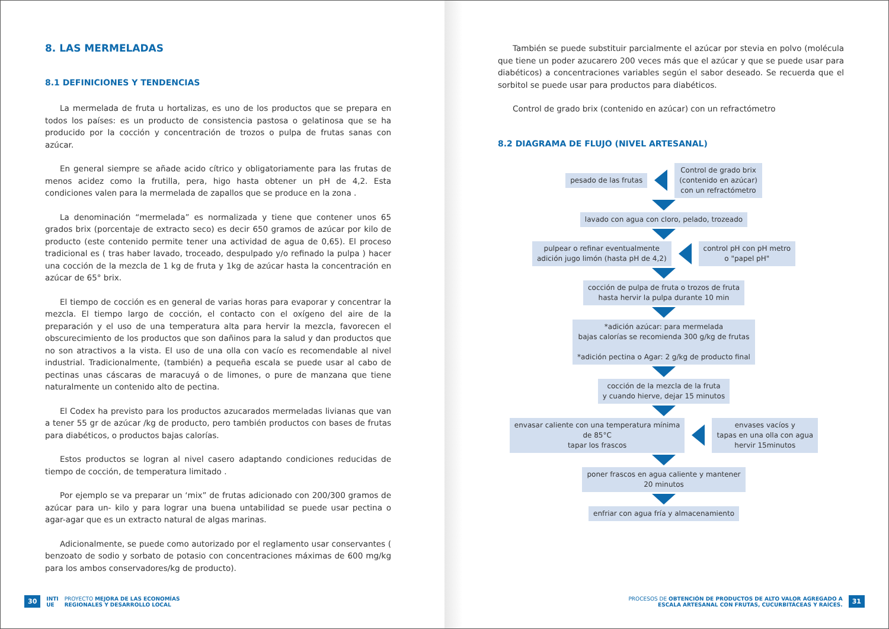8. LAS MERMELADAS
8.1 DEFINICIONES Y TENDENCIAS
La mermelada de fruta u hortalizas, es uno de los productos que se prepara en todos los países: es un producto de consistencia pastosa o gelatinosa que se ha producido por la cocción y concentración de trozos o pulpa de frutas sanas con azúcar.
En general siempre se añade acido cítrico y obligatoriamente para las frutas de menos acidez como la frutilla, pera, higo hasta obtener un pH de 4,2. Esta condiciones valen para la mermelada de zapallos que se produce en la zona .
La denominación “mermelada” es normalizada y tiene que contener unos 65 grados brix (porcentaje de extracto seco) es decir 650 gramos de azúcar por kilo de producto (este contenido permite tener una actividad de agua de 0,65). El proceso tradicional es ( tras haber lavado, troceado, despulpado y/o refinado la pulpa ) hacer una cocción de la mezcla de 1 kg de fruta y 1kg de azúcar hasta la concentración en azúcar de 65° brix.
El tiempo de cocción es en general de varias horas para evaporar y concentrar la mezcla. El tiempo largo de cocción, el contacto con el oxígeno del aire de la preparación y el uso de una temperatura alta para hervir la mezcla, favorecen el obscurecimiento de los productos que son dañinos para la salud y dan productos que no son atractivos a la vista. El uso de una olla con vacío es recomendable al nivel industrial. Tradicionalmente, (también) a pequeña escala se puede usar al cabo de pectinas unas cáscaras de maracuyá o de limones, o pure de manzana que tiene naturalmente un contenido alto de pectina.
El Codex ha previsto para los productos azucarados mermeladas livianas que van a tener 55 gr de azúcar /kg de producto, pero también productos con bases de frutas para diabéticos, o productos bajas calorías.
Estos productos se logran al nivel casero adaptando condiciones reducidas de tiempo de cocción, de temperatura limitado .
Por ejemplo se va preparar un ‘mix” de frutas adicionado con 200/300 gramos de azúcar para un- kilo y para lograr una buena untabilidad se puede usar pectina o agar-agar que es un extracto natural de algas marinas.
Adicionalmente, se puede como autorizado por el reglamento usar conservantes ( benzoato de sodio y sorbato de potasio con concentraciones máximas de 600 mg/kg para los ambos conservadores/kg de producto).
30 INTI
UE PROYECTO MEJORA DE LAS ECONOMÍAS
REGIONALES Y DESARROLLO LOCAL
También se puede substituir parcialmente el azúcar por stevia en polvo (molécula que tiene un poder azucarero 200 veces más que el azúcar y que se puede usar para diabéticos) a concentraciones variables según el sabor deseado. Se recuerda que el sorbitol se puede usar para productos para diabéticos.
Control de grado brix (contenido en azúcar) con un refractómetro
8.2 DIAGRAMA DE FLUJO (NIVEL ARTESANAL)
pesado de las frutas
Control de grado brix
(contenido en azúcar)
con un refractómetro
lavado con agua con cloro, pelado, trozeado
pulpear o refinar eventualmente
adición jugo limón (hasta pH de 4,2)
control pH con pH metro
o "papel pH"
cocción de pulpa de fruta o trozos de fruta
hasta hervir la pulpa durante 10 min
*adición azúcar: para mermelada
bajas calorías se recomienda 300 g/kg de frutas
*adición pectina o Agar: 2 g/kg de producto final
cocción de la mezcla de la fruta
y cuando hierve, dejar 15 minutos
envasar caliente con una temperatura mínima
de 85°C
tapar los frascos
envases vacíos y
tapas en una olla con agua
hervir 15minutos
poner frascos en agua caliente y mantener
20 minutos
enfriar con agua fría y almacenamiento
PROCESOS DE OBTENCIÓN DE PRODUCTOS DE ALTO VALOR AGREGADO A
ESCALA ARTESANAL CON FRUTAS, CUCURBITÁCEAS Y RAÍCES. 31